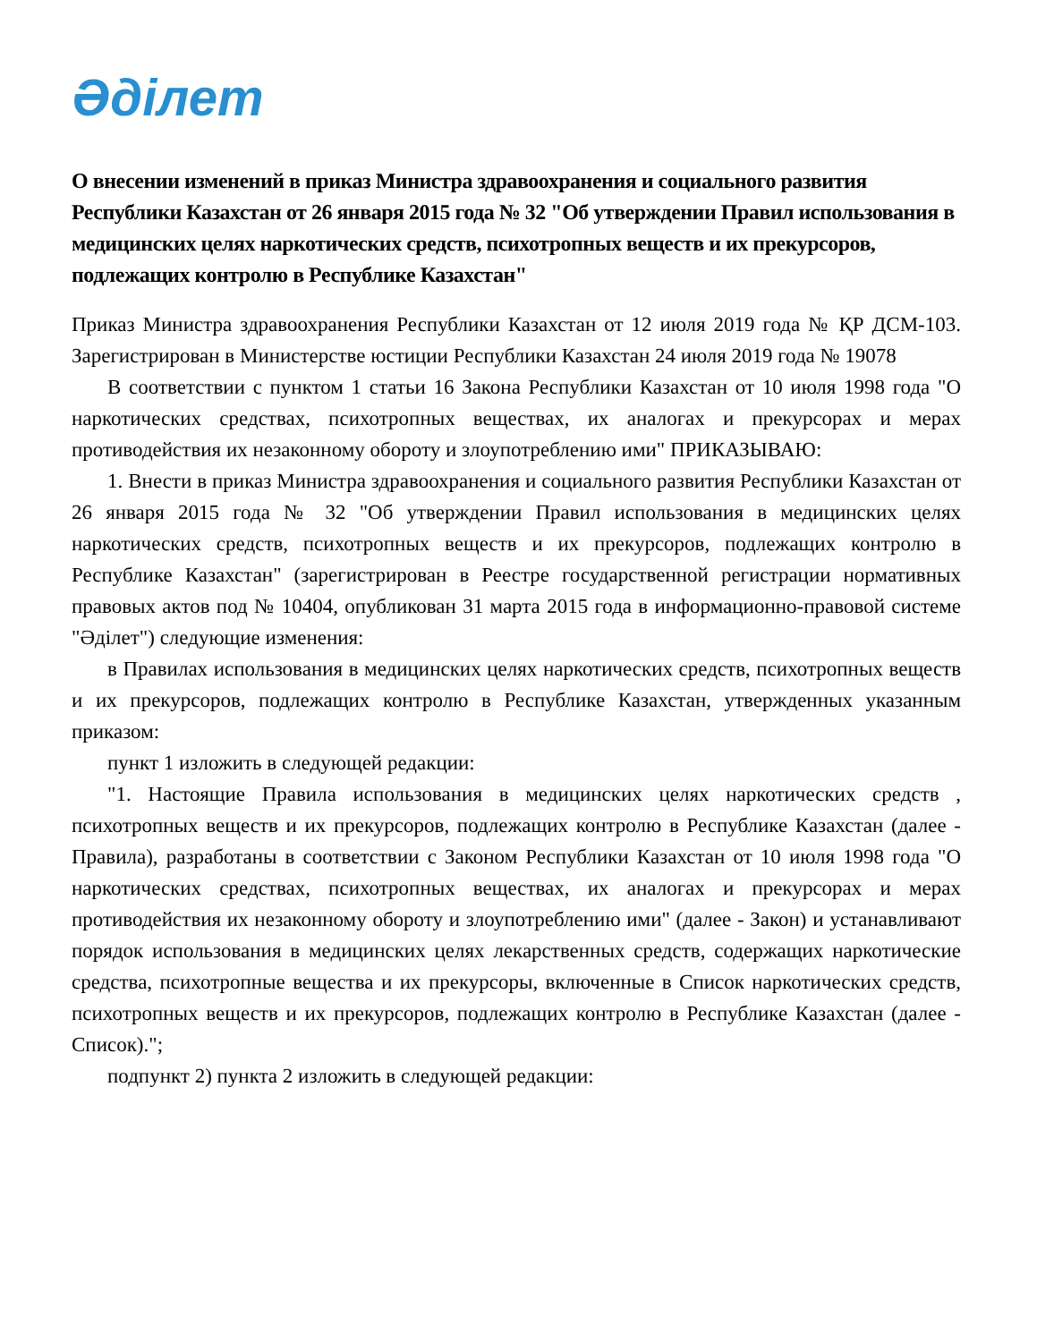Әділет
О внесении изменений в приказ Министра здравоохранения и социального развития Республики Казахстан от 26 января 2015 года № 32 "Об утверждении Правил использования в медицинских целях наркотических средств, психотропных веществ и их прекурсоров, подлежащих контролю в Республике Казахстан"
Приказ Министра здравоохранения Республики Казахстан от 12 июля 2019 года № ҚР ДСМ-103. Зарегистрирован в Министерстве юстиции Республики Казахстан 24 июля 2019 года № 19078
В соответствии с пунктом 1 статьи 16 Закона Республики Казахстан от 10 июля 1998 года "О наркотических средствах, психотропных веществах, их аналогах и прекурсорах и мерах противодействия их незаконному обороту и злоупотреблению ими" ПРИКАЗЫВАЮ:
1. Внести в приказ Министра здравоохранения и социального развития Республики Казахстан от 26 января 2015 года № 32 "Об утверждении Правил использования в медицинских целях наркотических средств, психотропных веществ и их прекурсоров, подлежащих контролю в Республике Казахстан" (зарегистрирован в Реестре государственной регистрации нормативных правовых актов под № 10404, опубликован 31 марта 2015 года в информационно-правовой системе "Әділет") следующие изменения:
в Правилах использования в медицинских целях наркотических средств, психотропных веществ и их прекурсоров, подлежащих контролю в Республике Казахстан, утвержденных указанным приказом:
пункт 1 изложить в следующей редакции:
"1. Настоящие Правила использования в медицинских целях наркотических средств , психотропных веществ и их прекурсоров, подлежащих контролю в Республике Казахстан (далее - Правила), разработаны в соответствии с Законом Республики Казахстан от 10 июля 1998 года "О наркотических средствах, психотропных веществах, их аналогах и прекурсорах и мерах противодействия их незаконному обороту и злоупотреблению ими" (далее - Закон) и устанавливают порядок использования в медицинских целях лекарственных средств, содержащих наркотические средства, психотропные вещества и их прекурсоры, включенные в Список наркотических средств, психотропных веществ и их прекурсоров, подлежащих контролю в Республике Казахстан (далее - Список).";
подпункт 2) пункта 2 изложить в следующей редакции: